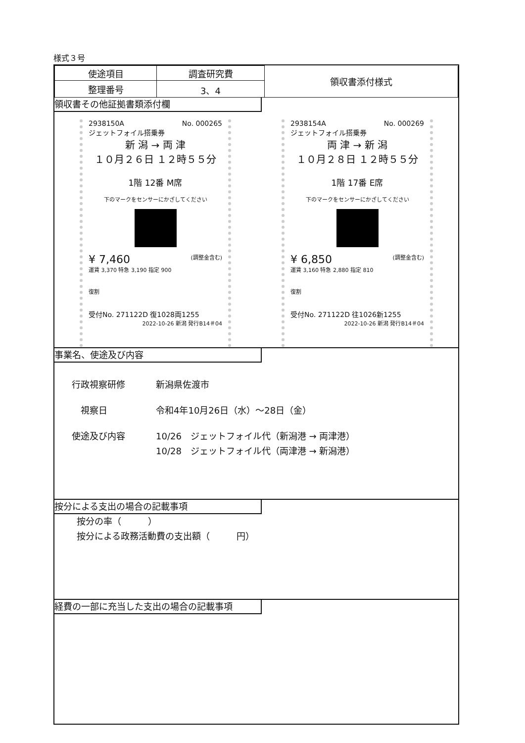様式３号
| 使途項目 | 調査研究費 | 領収書添付様式 |
| 整理番号 | 3、4 | |
領収書その他証拠書類添付欄
2938150A No. 000265
ジェットフォイル搭乗券
新 潟 → 両 津
１０月２６日 １２時５５分
1階 12番 M席
下のマークをセンサーにかざしてください
¥ 7,460 (調整金含む)
運賃 3,370 特急 3,190 指定 900
復割
受付No. 271122D 復1028両1255
2022-10-26 新潟 発行B14＃04
2938154A No. 000269
ジェットフォイル搭乗券
両 津 → 新 潟
１０月２８日 １２時５５分
1階 17番 E席
下のマークをセンサーにかざしてください
¥ 6,850 (調整金含む)
運賃 3,160 特急 2,880 指定 810
復割
受付No. 271122D 往1026新1255
2022-10-26 新潟 発行B14＃04
事業名、使途及び内容
行政視察研修 新潟県佐渡市
　視察日 令和4年10月26日（水）～28日（金）
使途及び内容 10/26　ジェットフォイル代（新潟港 → 両津港）
10/28　ジェットフォイル代（両津港 → 新潟港）
按分による支出の場合の記載事項
按分の率（　　　）
按分による政務活動費の支出額（　　　円）
経費の一部に充当した支出の場合の記載事項